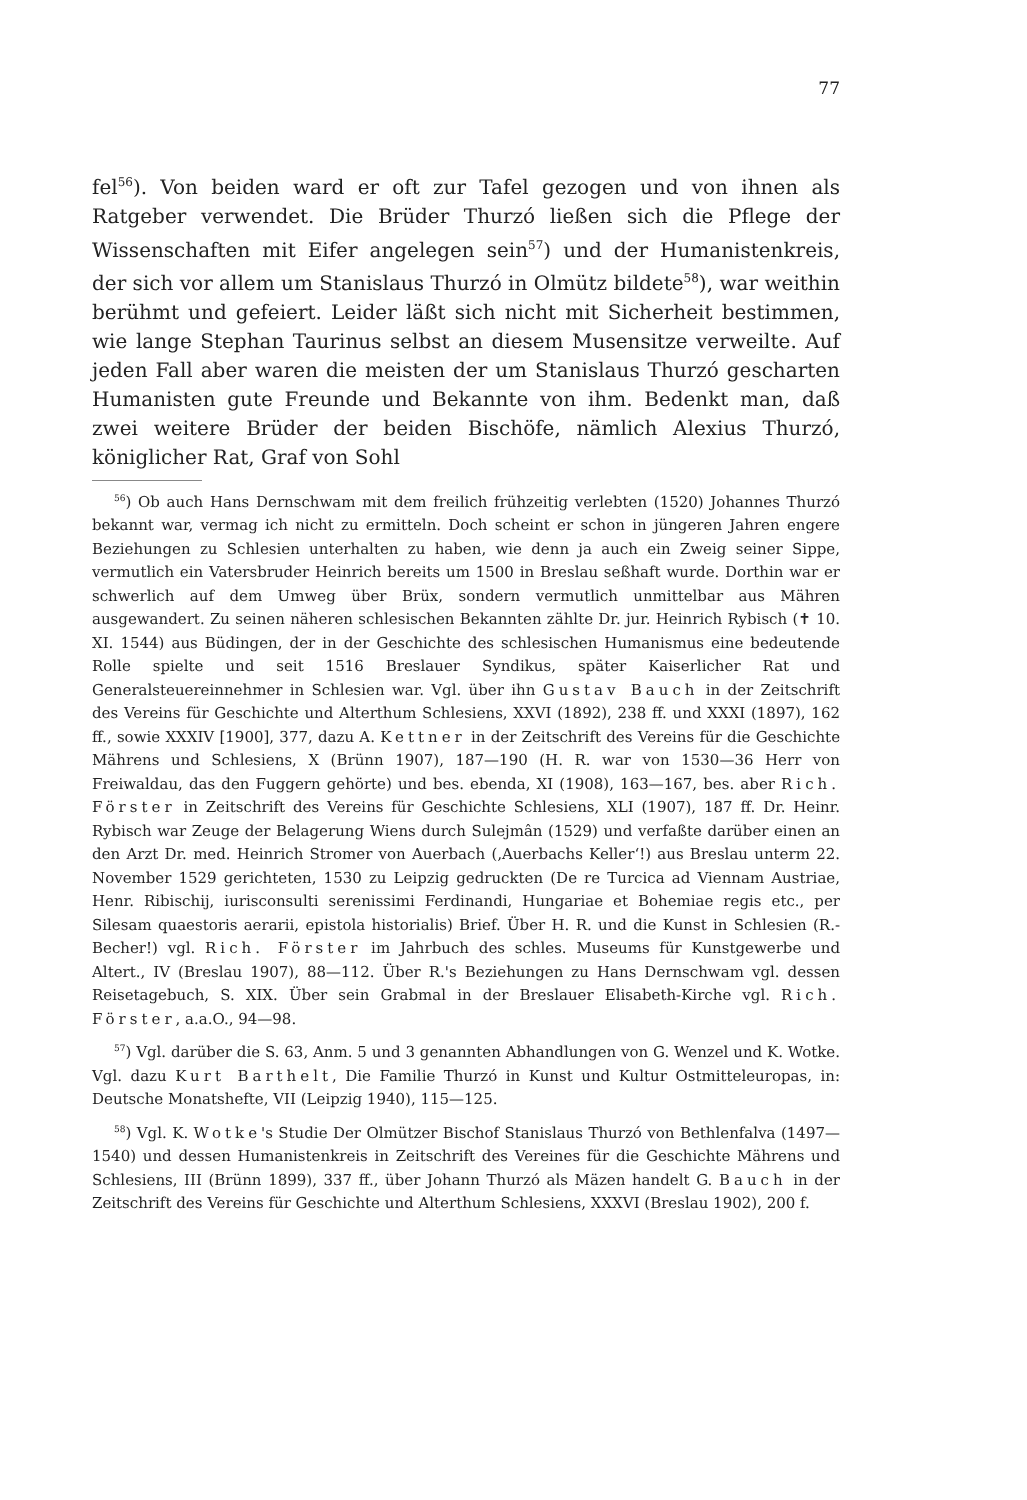77
fel<sup>56</sup>). Von beiden ward er oft zur Tafel gezogen und von ihnen als Ratgeber verwendet. Die Brüder Thurzó ließen sich die Pflege der Wissenschaften mit Eifer angelegen sein<sup>57</sup>) und der Humanisten­kreis, der sich vor allem um Stanislaus Thurzó in Olmütz bildete<sup>58</sup>), war weithin berühmt und gefeiert. Leider läßt sich nicht mit Sicher­heit bestimmen, wie lange Stephan Taurinus selbst an diesem Musen­sitze verweilte. Auf jeden Fall aber waren die meisten der um Stanislaus Thurzó gescharten Humanisten gute Freunde und Be­kannte von ihm. Bedenkt man, daß zwei weitere Brüder der beiden Bischöfe, nämlich Alexius Thurzó, königlicher Rat, Graf von Sohl
<sup>56</sup>) Ob auch Hans Dernschwam mit dem freilich frühzeitig verlebten (1520) Johannes Thurzó bekannt war, vermag ich nicht zu ermitteln. Doch scheint er schon in jüngeren Jahren engere Beziehungen zu Schlesien unterhalten zu haben, wie denn ja auch ein Zweig seiner Sippe, vermutlich ein Vatersbruder Heinrich bereits um 1500 in Breslau seßhaft wurde. Dorthin war er schwerlich auf dem Umweg über Brüx, sondern vermutlich unmittelbar aus Mähren ausgewandert. Zu seinen näheren schlesischen Bekannten zählte Dr. jur. Heinrich Rybisch (✝ 10. XI. 1544) aus Büdingen, der in der Geschichte des schlesischen Humanis­mus eine bedeutende Rolle spielte und seit 1516 Breslauer Syndikus, später Kaiserlicher Rat und Generalsteuereinnehmer in Schlesien war. Vgl. über ihn Gustav Bauch in der Zeitschrift des Vereins für Geschichte und Alterthum Schlesiens, XXVI (1892), 238 ff. und XXXI (1897), 162 ff., sowie XXXIV [1900], 377, dazu A. Kettner in der Zeitschrift des Vereins für die Geschichte Mäh­rens und Schlesiens, X (Brünn 1907), 187—190 (H. R. war von 1530—36 Herr von Freiwaldau, das den Fuggern gehörte) und bes. ebenda, XI (1908), 163—167, bes. aber Rich. Förster in Zeitschrift des Vereins für Geschichte Schlesiens, XLI (1907), 187 ff. Dr. Heinr. Rybisch war Zeuge der Belagerung Wiens durch Sulejmân (1529) und verfaßte darüber einen an den Arzt Dr. med. Heinrich Stromer von Auerbach (‚Auerbachs Keller‘!) aus Breslau unterm 22. November 1529 gerichteten, 1530 zu Leipzig gedruckten (De re Turcica ad Viennam Austriae, Henr. Ribischij, iurisconsulti serenissimi Ferdinandi, Hungariae et Bohemiae regis etc., per Silesam quaestoris aerarii, epistola historialis) Brief. Über H. R. und die Kunst in Schlesien (R.-Becher!) vgl. Rich. Förster im Jahrbuch des schles. Museums für Kunstgewerbe und Altert., IV (Breslau 1907), 88—112. Über R.'s Beziehungen zu Hans Dernschwam vgl. dessen Reisetagebuch, S. XIX. Über sein Grabmal in der Breslauer Elisabeth-Kirche vgl. Rich. Förster, a.a.O., 94—98.
<sup>57</sup>) Vgl. darüber die S. 63, Anm. 5 und 3 genannten Abhandlungen von G. Wenzel und K. Wotke. Vgl. dazu Kurt Barthelt, Die Familie Thurzó in Kunst und Kultur Ostmitteleuropas, in: Deutsche Monatshefte, VII (Leipzig 1940), 115—125.
<sup>58</sup>) Vgl. K. Wotke's Studie Der Olmützer Bischof Stanislaus Thurzó von Bethlenfalva (1497—1540) und dessen Humanistenkreis in Zeitschrift des Vereines für die Geschichte Mährens und Schlesiens, III (Brünn 1899), 337 ff., über Johann Thurzó als Mäzen handelt G. Bauch in der Zeitschrift des Vereins für Geschichte und Alterthum Schlesiens, XXXVI (Breslau 1902), 200 f.